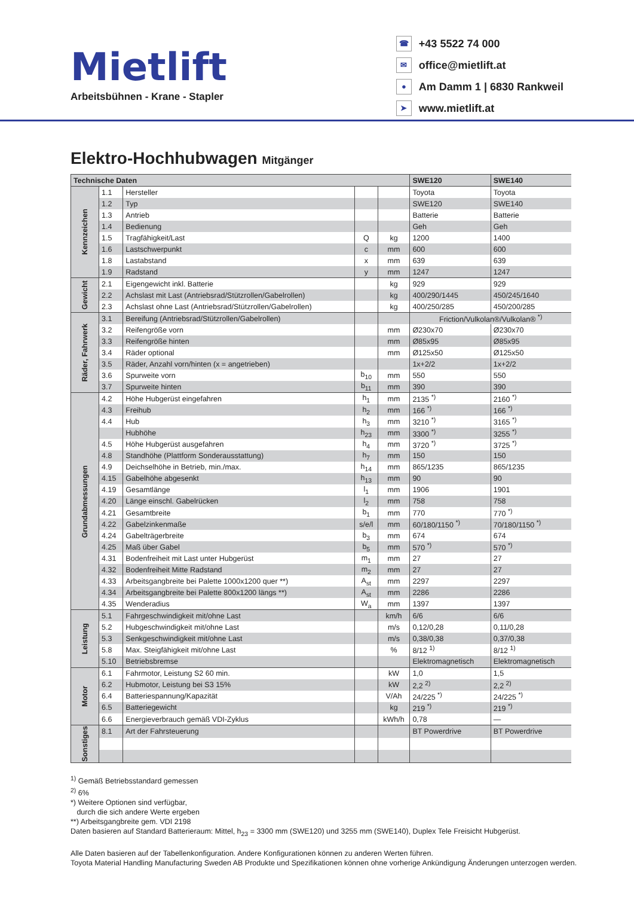Mietlift
Arbeitsbühnen - Krane - Stapler
☎ +43 5522 74 000
✉ office@mietlift.at
● Am Damm 1 | 6830 Rankweil
➤ www.mietlift.at
Elektro-Hochhubwagen Mitgänger
| Technische Daten | | | | | SWE120 | SWE140 |
| --- | --- | --- | --- | --- | --- | --- |
| Kennzeichen | 1.1 | Hersteller | | | Toyota | Toyota |
| | 1.2 | Typ | | | SWE120 | SWE140 |
| | 1.3 | Antrieb | | | Batterie | Batterie |
| | 1.4 | Bedienung | | | Geh | Geh |
| | 1.5 | Tragfähigkeit/Last | Q | kg | 1200 | 1400 |
| | 1.6 | Lastschwerpunkt | c | mm | 600 | 600 |
| | 1.8 | Lastabstand | x | mm | 639 | 639 |
| | 1.9 | Radstand | y | mm | 1247 | 1247 |
| Gewicht | 2.1 | Eigengewicht inkl. Batterie | | kg | 929 | 929 |
| | 2.2 | Achslast mit Last (Antriebsrad/Stützrollen/Gabelrollen) | | kg | 400/290/1445 | 450/245/1640 |
| | 2.3 | Achslast ohne Last (Antriebsrad/Stützrollen/Gabelrollen) | | kg | 400/250/285 | 450/200/285 |
| Räder, Fahrwerk | 3.1 | Bereifung (Antriebsrad/Stützrollen/Gabelrollen) | | | Friction/Vulkolan®/Vulkolan® <sup>*)</sup> | |
| | 3.2 | Reifengröße vorn | | mm | Ø230x70 | Ø230x70 |
| | 3.3 | Reifengröße hinten | | mm | Ø85x95 | Ø85x95 |
| | 3.4 | Räder optional | | mm | Ø125x50 | Ø125x50 |
| | 3.5 | Räder, Anzahl vorn/hinten (x = angetrieben) | | | 1x+2/2 | 1x+2/2 |
| | 3.6 | Spurweite vorn | b<sub>10</sub> | mm | 550 | 550 |
| | 3.7 | Spurweite hinten | b<sub>11</sub> | mm | 390 | 390 |
| Grundabmessungen | 4.2 | Höhe Hubgerüst eingefahren | h<sub>1</sub> | mm | 2135 <sup>*)</sup> | 2160 <sup>*)</sup> |
| | 4.3 | Freihub | h<sub>2</sub> | mm | 166 <sup>*)</sup> | 166 <sup>*)</sup> |
| | 4.4 | Hub | h<sub>3</sub> | mm | 3210 <sup>*)</sup> | 3165 <sup>*)</sup> |
| | | Hubhöhe | h<sub>23</sub> | mm | 3300 <sup>*)</sup> | 3255 <sup>*)</sup> |
| | 4.5 | Höhe Hubgerüst ausgefahren | h<sub>4</sub> | mm | 3720 <sup>*)</sup> | 3725 <sup>*)</sup> |
| | 4.8 | Standhöhe (Plattform Sonderausstattung) | h<sub>7</sub> | mm | 150 | 150 |
| | 4.9 | Deichselhöhe in Betrieb, min./max. | h<sub>14</sub> | mm | 865/1235 | 865/1235 |
| | 4.15 | Gabelhöhe abgesenkt | h<sub>13</sub> | mm | 90 | 90 |
| | 4.19 | Gesamtlänge | l<sub>1</sub> | mm | 1906 | 1901 |
| | 4.20 | Länge einschl. Gabelrücken | l<sub>2</sub> | mm | 758 | 758 |
| | 4.21 | Gesamtbreite | b<sub>1</sub> | mm | 770 | 770 <sup>*)</sup> |
| | 4.22 | Gabelzinkenmaße | s/e/l | mm | 60/180/1150 <sup>*)</sup> | 70/180/1150 <sup>*)</sup> |
| | 4.24 | Gabelträgerbreite | b<sub>3</sub> | mm | 674 | 674 |
| | 4.25 | Maß über Gabel | b<sub>5</sub> | mm | 570 <sup>*)</sup> | 570 <sup>*)</sup> |
| | 4.31 | Bodenfreiheit mit Last unter Hubgerüst | m<sub>1</sub> | mm | 27 | 27 |
| | 4.32 | Bodenfreiheit Mitte Radstand | m<sub>2</sub> | mm | 27 | 27 |
| | 4.33 | Arbeitsgangbreite bei Palette 1000x1200 quer **) | A<sub>st</sub> | mm | 2297 | 2297 |
| | 4.34 | Arbeitsgangbreite bei Palette 800x1200 längs **) | A<sub>st</sub> | mm | 2286 | 2286 |
| | 4.35 | Wenderadius | W<sub>a</sub> | mm | 1397 | 1397 |
| Leistung | 5.1 | Fahrgeschwindigkeit mit/ohne Last | | km/h | 6/6 | 6/6 |
| | 5.2 | Hubgeschwindigkeit mit/ohne Last | | m/s | 0,12/0,28 | 0,11/0,28 |
| | 5.3 | Senkgeschwindigkeit mit/ohne Last | | m/s | 0,38/0,38 | 0,37/0,38 |
| | 5.8 | Max. Steigfähigkeit mit/ohne Last | | % | 8/12 <sup>1)</sup> | 8/12 <sup>1)</sup> |
| | 5.10 | Betriebsbremse | | | Elektromagnetisch | Elektromagnetisch |
| Motor | 6.1 | Fahrmotor, Leistung S2 60 min. | | kW | 1,0 | 1,5 |
| | 6.2 | Hubmotor, Leistung bei S3 15% | | kW | 2,2 <sup>2)</sup> | 2,2 <sup>2)</sup> |
| | 6.4 | Batteriespannung/Kapazität | | V/Ah | 24/225 <sup>*)</sup> | 24/225 <sup>*)</sup> |
| | 6.5 | Batteriegewicht | | kg | 219 <sup>*)</sup> | 219 <sup>*)</sup> |
| | 6.6 | Energieverbrauch gemäß VDI-Zyklus | | kWh/h | 0,78 | — |
| Sonstiges | 8.1 | Art der Fahrsteuerung | | | BT Powerdrive | BT Powerdrive |
<sup>1)</sup> Gemäß Betriebsstandard gemessen
<sup>2)</sup> 6%
*) Weitere Optionen sind verfügbar,
durch die sich andere Werte ergeben
**) Arbeitsgangbreite gem. VDI 2198
Daten basieren auf Standard Batterieraum: Mittel, h<sub>23</sub> = 3300 mm (SWE120) und 3255 mm (SWE140), Duplex Tele Freisicht Hubgerüst.
Alle Daten basieren auf der Tabellenkonfiguration. Andere Konfigurationen können zu anderen Werten führen.
Toyota Material Handling Manufacturing Sweden AB Produkte und Spezifikationen können ohne vorherige Ankündigung Änderungen unterzogen werden.